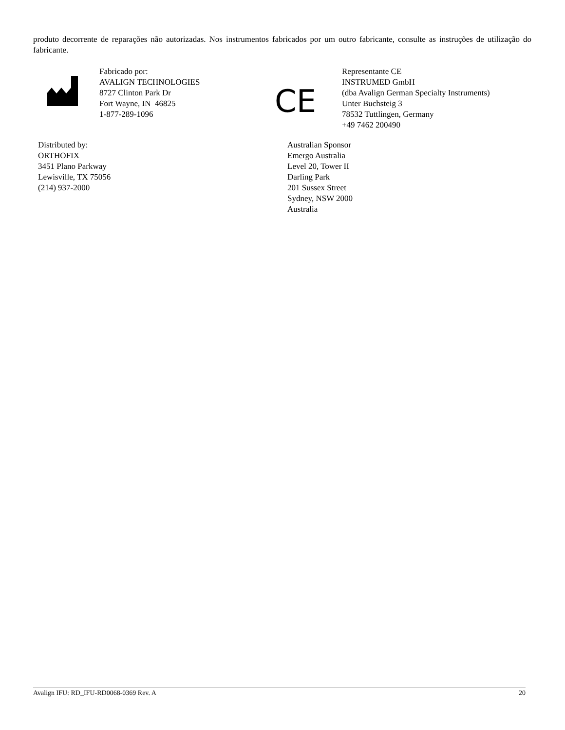produto decorrente de reparações não autorizadas. Nos instrumentos fabricados por um outro fabricante, consulte as instruções de utilização do fabricante.
Fabricado por:
AVALIGN TECHNOLOGIES
8727 Clinton Park Dr
Fort Wayne, IN 46825
1-877-289-1096
CE
Representante CE
INSTRUMED GmbH
(dba Avalign German Specialty Instruments)
Unter Buchsteig 3
78532 Tuttlingen, Germany
+49 7462 200490
Distributed by:
ORTHOFIX
3451 Plano Parkway
Lewisville, TX 75056
(214) 937-2000
Australian Sponsor
Emergo Australia
Level 20, Tower II
Darling Park
201 Sussex Street
Sydney, NSW 2000
Australia
Avalign IFU: RD_IFU-RD0068-0369 Rev. A 20